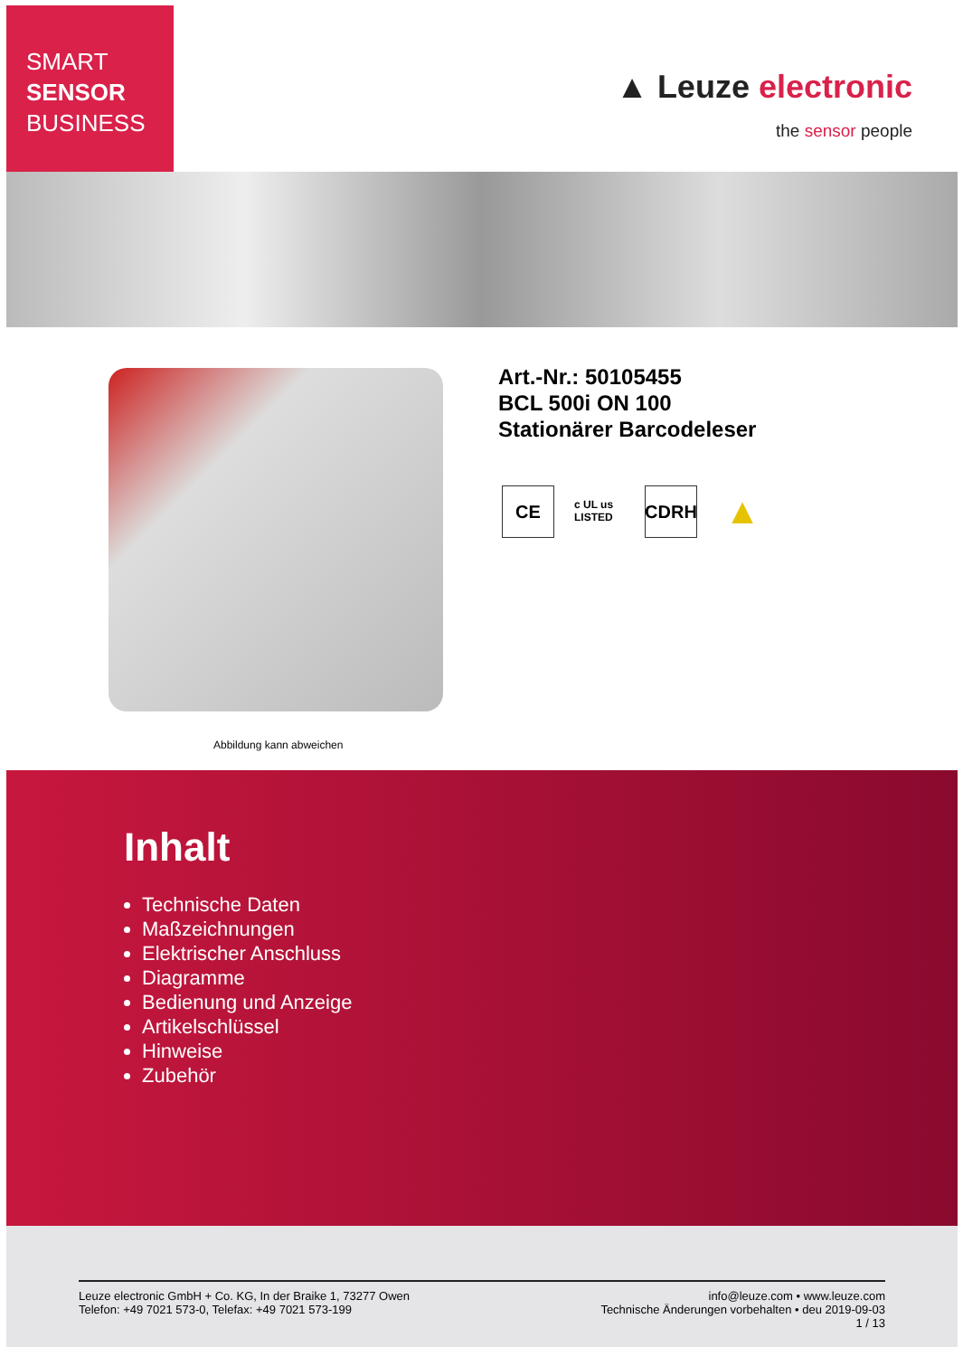SMART
SENSOR
BUSINESS
▲ Leuze electronic
the sensor people
Abbildung kann abweichen
Art.-Nr.: 50105455
BCL 500i ON 100
Stationärer Barcodeleser
CE
c UL us LISTED
CDRH
▲
Inhalt
Technische Daten
Maßzeichnungen
Elektrischer Anschluss
Diagramme
Bedienung und Anzeige
Artikelschlüssel
Hinweise
Zubehör
Leuze electronic GmbH + Co. KG, In der Braike 1, 73277 Owen
Telefon: +49 7021 573-0, Telefax: +49 7021 573-199
info@leuze.com • www.leuze.com
Technische Änderungen vorbehalten • deu 2019-09-03
1 / 13